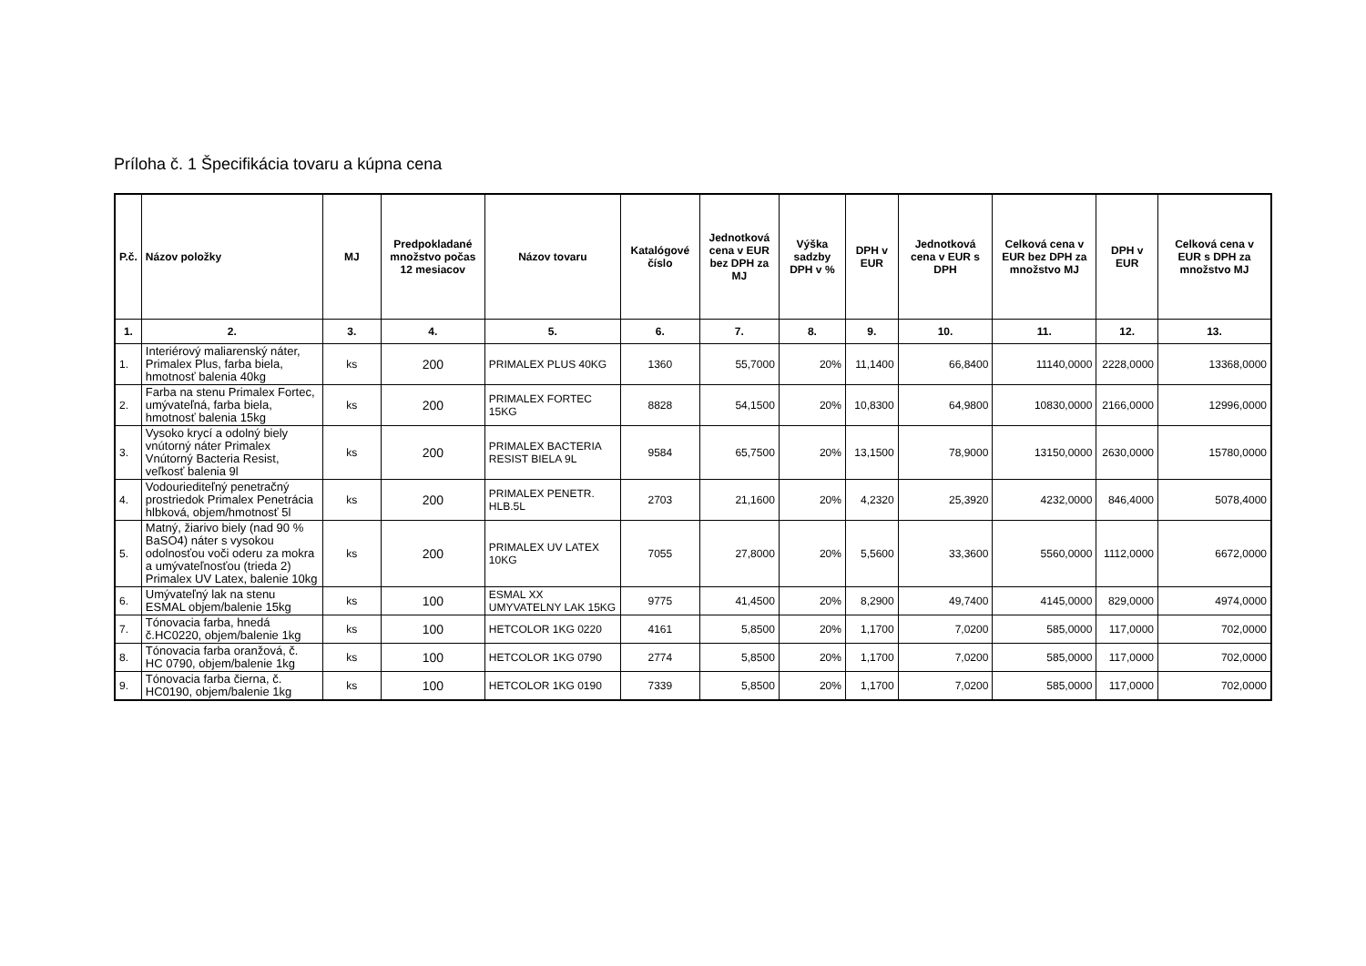Príloha č. 1 Špecifikácia tovaru a kúpna cena
| P.č. | Názov položky | MJ | Predpokladané množstvo počas 12 mesiacov | Názov tovaru | Katalógové číslo | Jednotková cena v EUR bez DPH za MJ | Výška sadzby DPH v % | DPH v EUR | Jednotková cena v EUR s DPH | Celková cena v EUR bez DPH za množstvo MJ | DPH v EUR | Celková cena v EUR s DPH za množstvo MJ |
| --- | --- | --- | --- | --- | --- | --- | --- | --- | --- | --- | --- | --- |
| 1. | 2. | 3. | 4. | 5. | 6. | 7. | 8. | 9. | 10. | 11. | 12. | 13. |
| 1. | Interiérový maliarenský náter, Primalex Plus, farba biela, hmotnosť balenia 40kg | ks | 200 | PRIMALEX PLUS 40KG | 1360 | 55,7000 | 20% | 11,1400 | 66,8400 | 11140,0000 | 2228,0000 | 13368,0000 |
| 2. | Farba na stenu Primalex Fortec, umývateľná, farba biela, hmotnosť balenia 15kg | ks | 200 | PRIMALEX FORTEC 15KG | 8828 | 54,1500 | 20% | 10,8300 | 64,9800 | 10830,0000 | 2166,0000 | 12996,0000 |
| 3. | Vysoko krycí a odolný biely vnútorný náter Primalex Vnútorný Bacteria Resist, veľkosť balenia 9l | ks | 200 | PRIMALEX BACTERIA RESIST BIELA 9L | 9584 | 65,7500 | 20% | 13,1500 | 78,9000 | 13150,0000 | 2630,0000 | 15780,0000 |
| 4. | Vodouriediteľný penetračný prostriedok Primalex Penetrácia hlbková, objem/hmotnosť 5l | ks | 200 | PRIMALEX PENETR. HLB.5L | 2703 | 21,1600 | 20% | 4,2320 | 25,3920 | 4232,0000 | 846,4000 | 5078,4000 |
| 5. | Matný, žiarivo biely (nad 90 % BaSO4) náter s vysokou odolnosťou voči oderu za mokra a umývateľnosťou (trieda 2) Primalex UV Latex, balenie 10kg | ks | 200 | PRIMALEX UV LATEX 10KG | 7055 | 27,8000 | 20% | 5,5600 | 33,3600 | 5560,0000 | 1112,0000 | 6672,0000 |
| 6. | Umývateľný lak na stenu ESMAL objem/balenie 15kg | ks | 100 | ESMAL XX UMYVATELNY LAK 15KG | 9775 | 41,4500 | 20% | 8,2900 | 49,7400 | 4145,0000 | 829,0000 | 4974,0000 |
| 7. | Tónovacia farba, hnedá č.HC0220, objem/balenie 1kg | ks | 100 | HETCOLOR 1KG 0220 | 4161 | 5,8500 | 20% | 1,1700 | 7,0200 | 585,0000 | 117,0000 | 702,0000 |
| 8. | Tónovacia farba oranžová, č. HC 0790, objem/balenie 1kg | ks | 100 | HETCOLOR 1KG 0790 | 2774 | 5,8500 | 20% | 1,1700 | 7,0200 | 585,0000 | 117,0000 | 702,0000 |
| 9. | Tónovacia farba čierna, č. HC0190, objem/balenie 1kg | ks | 100 | HETCOLOR 1KG 0190 | 7339 | 5,8500 | 20% | 1,1700 | 7,0200 | 585,0000 | 117,0000 | 702,0000 |